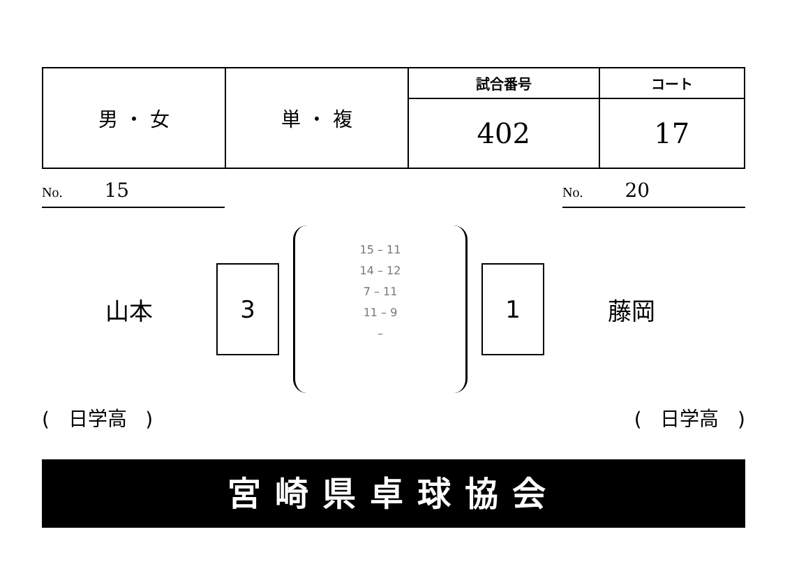| 男 ・ 女 | 単 ・ 複 | 試合番号 | コート |
| | | 402 | 17 |
No. 15
No. 20
山本
3
15 – 11
14 – 12
7 – 11
11 – 9
–
1
藤岡
( 日学高 ) ( 日学高 )
宮崎県卓球協会